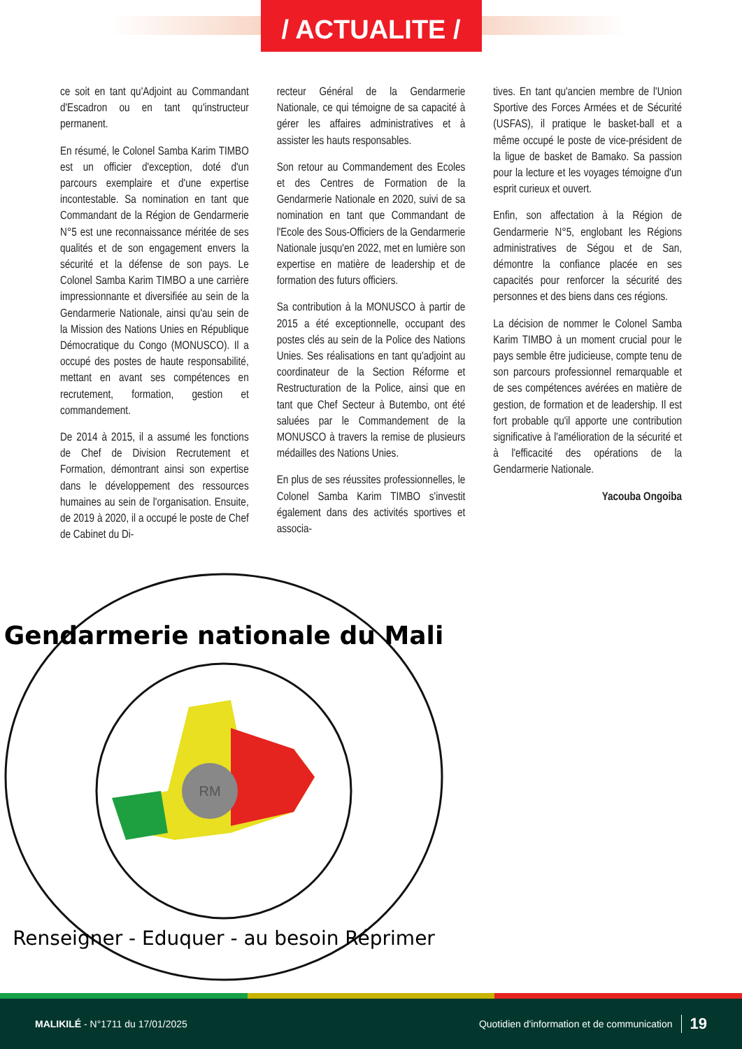/ ACTUALITE /
ce soit en tant qu'Adjoint au Commandant d'Escadron ou en tant qu'instructeur permanent.
En résumé, le Colonel Samba Karim TIMBO est un officier d'exception, doté d'un parcours exemplaire et d'une expertise incontestable. Sa nomination en tant que Commandant de la Région de Gendarmerie N°5 est une reconnaissance méritée de ses qualités et de son engagement envers la sécurité et la défense de son pays. Le Colonel Samba Karim TIMBO a une carrière impressionnante et diversifiée au sein de la Gendarmerie Nationale, ainsi qu'au sein de la Mission des Nations Unies en République Démocratique du Congo (MONUSCO). Il a occupé des postes de haute responsabilité, mettant en avant ses compétences en recrutement, formation, gestion et commandement.
De 2014 à 2015, il a assumé les fonctions de Chef de Division Recrutement et Formation, démontrant ainsi son expertise dans le développement des ressources humaines au sein de l'organisation. Ensuite, de 2019 à 2020, il a occupé le poste de Chef de Cabinet du Di-
recteur Général de la Gendarmerie Nationale, ce qui témoigne de sa capacité à gérer les affaires administratives et à assister les hauts responsables.
Son retour au Commandement des Ecoles et des Centres de Formation de la Gendarmerie Nationale en 2020, suivi de sa nomination en tant que Commandant de l'Ecole des Sous-Officiers de la Gendarmerie Nationale jusqu'en 2022, met en lumière son expertise en matière de leadership et de formation des futurs officiers.
Sa contribution à la MONUSCO à partir de 2015 a été exceptionnelle, occupant des postes clés au sein de la Police des Nations Unies. Ses réalisations en tant qu'adjoint au coordinateur de la Section Réforme et Restructuration de la Police, ainsi que en tant que Chef Secteur à Butembo, ont été saluées par le Commandement de la MONUSCO à travers la remise de plusieurs médailles des Nations Unies.
En plus de ses réussites professionnelles, le Colonel Samba Karim TIMBO s'investit également dans des activités sportives et associa-
tives. En tant qu'ancien membre de l'Union Sportive des Forces Armées et de Sécurité (USFAS), il pratique le basket-ball et a même occupé le poste de vice-président de la ligue de basket de Bamako. Sa passion pour la lecture et les voyages témoigne d'un esprit curieux et ouvert.
Enfin, son affectation à la Région de Gendarmerie N°5, englobant les Régions administratives de Ségou et de San, démontre la confiance placée en ses capacités pour renforcer la sécurité des personnes et des biens dans ces régions.
La décision de nommer le Colonel Samba Karim TIMBO à un moment crucial pour le pays semble être judicieuse, compte tenu de son parcours professionnel remarquable et de ses compétences avérées en matière de gestion, de formation et de leadership. Il est fort probable qu'il apporte une contribution significative à l'amélioration de la sécurité et à l'efficacité des opérations de la Gendarmerie Nationale.
Yacouba Ongoiba
RM
Gendarmerie nationale du Mali
Renseigner - Eduquer - au besoin Réprimer
MALIKILÉ - N°1711 du 17/01/2025 Quotidien d'information et de communication 19